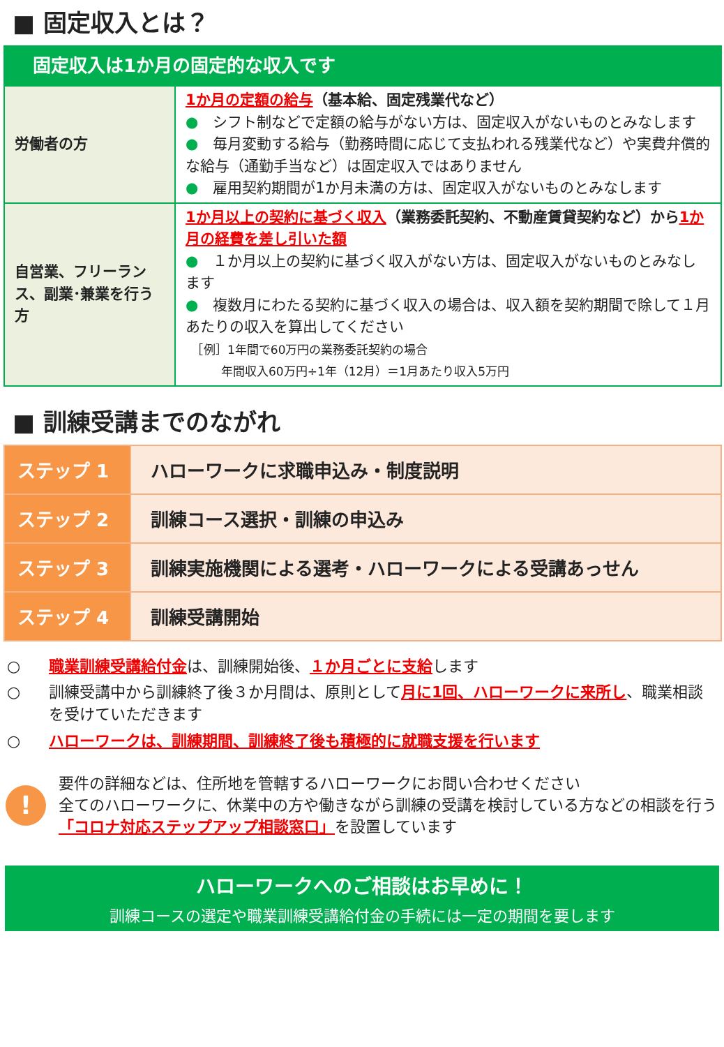■ 固定収入とは？
| 固定収入は1か月の固定的な収入です | |
| 労働者の方 | 1か月の定額の給与 （基本給、固定残業代など） ● シフト制などで定額の給与がない方は、固定収入がないものとみなします ● 毎月変動する給与（勤務時間に応じて支払われる残業代など）や実費弁償的な給与（通勤手当など）は固定収入ではありません ● 雇用契約期間が1か月未満の方は、固定収入がないものとみなします |
| 自営業、フリーランス、副業･兼業を行う方 | 1か月以上の契約に基づく収入 （業務委託契約、不動産賃貸契約など）から 1か月の経費を差し引いた額 ● １か月以上の契約に基づく収入がない方は、固定収入がないものとみなします ● 複数月にわたる契約に基づく収入の場合は、収入額を契約期間で除して１月あたりの収入を算出してください ［例］1年間で60万円の業務委託契約の場合 年間収入60万円÷1年（12月）＝1月あたり収入5万円 |
■ 訓練受講までのながれ
| ステップ 1 | ハローワークに求職申込み・制度説明 |
| ステップ 2 | 訓練コース選択・訓練の申込み |
| ステップ 3 | 訓練実施機関による選考・ハローワークによる受講あっせん |
| ステップ 4 | 訓練受講開始 |
○ 職業訓練受講給付金は、訓練開始後、１か月ごとに支給します
○ 訓練受講中から訓練終了後３か月間は、原則として月に1回、ハローワークに来所し、職業相談を受けていただきます
○ ハローワークは、訓練期間、訓練終了後も積極的に就職支援を行います
!
要件の詳細などは、住所地を管轄するハローワークにお問い合わせください
全てのハローワークに、休業中の方や働きながら訓練の受講を検討している方などの相談を行う「コロナ対応ステップアップ相談窓口」を設置しています
ハローワークへのご相談はお早めに！
訓練コースの選定や職業訓練受講給付金の手続には一定の期間を要します